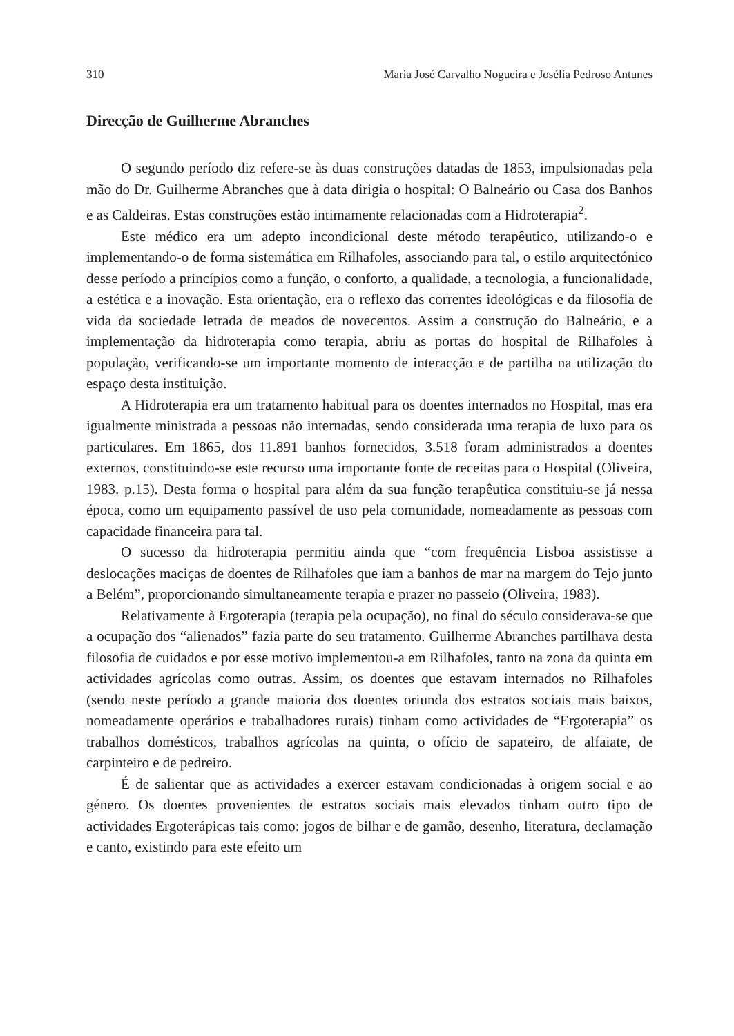310 Maria José Carvalho Nogueira e Josélia Pedroso Antunes
Direcção de Guilherme Abranches
O segundo período diz refere-se às duas construções datadas de 1853, impulsionadas pela mão do Dr. Guilherme Abranches que à data dirigia o hospital: O Balneário ou Casa dos Banhos e as Caldeiras. Estas construções estão intimamente relacionadas com a Hidroterapia<sup>2</sup>.
Este médico era um adepto incondicional deste método terapêutico, utilizando-o e implementando-o de forma sistemática em Rilhafoles, associando para tal, o estilo arquitectónico desse período a princípios como a função, o conforto, a qualidade, a tecnologia, a funcionalidade, a estética e a inovação. Esta orientação, era o reflexo das correntes ideológicas e da filosofia de vida da sociedade letrada de meados de novecentos. Assim a construção do Balneário, e a implementação da hidroterapia como terapia, abriu as portas do hospital de Rilhafoles à população, verificando-se um importante momento de interacção e de partilha na utilização do espaço desta instituição.
A Hidroterapia era um tratamento habitual para os doentes internados no Hospital, mas era igualmente ministrada a pessoas não internadas, sendo considerada uma terapia de luxo para os particulares. Em 1865, dos 11.891 banhos fornecidos, 3.518 foram administrados a doentes externos, constituindo-se este recurso uma importante fonte de receitas para o Hospital (Oliveira, 1983. p.15). Desta forma o hospital para além da sua função terapêutica constituiu-se já nessa época, como um equipamento passível de uso pela comunidade, nomeadamente as pessoas com capacidade financeira para tal.
O sucesso da hidroterapia permitiu ainda que “com frequência Lisboa assistisse a deslocações maciças de doentes de Rilhafoles que iam a banhos de mar na margem do Tejo junto a Belém”, proporcionando simultaneamente terapia e prazer no passeio (Oliveira, 1983).
Relativamente à Ergoterapia (terapia pela ocupação), no final do século considerava-se que a ocupação dos “alienados” fazia parte do seu tratamento. Guilherme Abranches partilhava desta filosofia de cuidados e por esse motivo implementou-a em Rilhafoles, tanto na zona da quinta em actividades agrícolas como outras. Assim, os doentes que estavam internados no Rilhafoles (sendo neste período a grande maioria dos doentes oriunda dos estratos sociais mais baixos, nomeadamente operários e trabalhadores rurais) tinham como actividades de “Ergoterapia” os trabalhos domésticos, trabalhos agrícolas na quinta, o ofício de sapateiro, de alfaiate, de carpinteiro e de pedreiro.
É de salientar que as actividades a exercer estavam condicionadas à origem social e ao género. Os doentes provenientes de estratos sociais mais elevados tinham outro tipo de actividades Ergoterápicas tais como: jogos de bilhar e de gamão, desenho, literatura, declamação e canto, existindo para este efeito um